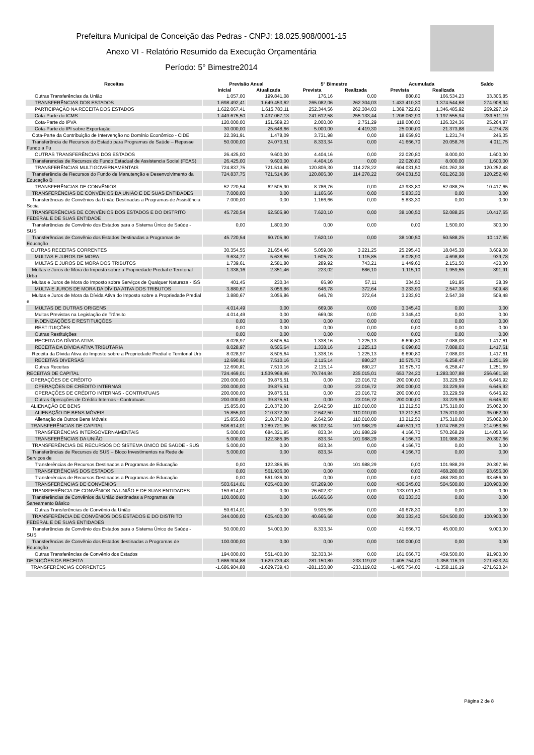Prefeitura Municipal de Conceição das Pedras - CNPJ: 18.025.908/0001-15
Anexo VI - Relatório Resumido da Execução Orçamentária
Período: 5° Bimestre2014
| Receitas | Previsão Anual | | 5° Bimestre | | Acumulada | | Saldo |
| --- | --- | --- | --- | --- | --- | --- | --- |
| | Inicial | Atualizada | Prevista | Realizada | Prevista | Realizada | |
| Outras Transferências da União | 1.057,00 | 199.841,08 | 176,16 | 0,00 | 880,80 | 166.534,23 | 33.306,85 |
| TRANSFERÊNCIAS DOS ESTADOS | 1.698.492,41 | 1.649.453,62 | 265.082,06 | 262.304,03 | 1.433.410,30 | 1.374.544,68 | 274.908,94 |
| PARTICIPAÇÃO NA RECEITA DOS ESTADOS | 1.622.067,41 | 1.615.783,11 | 252.344,56 | 262.304,03 | 1.369.722,80 | 1.346.485,92 | 269.297,19 |
| Cota-Parte do ICMS | 1.449.675,50 | 1.437.067,13 | 241.612,58 | 255.133,44 | 1.208.062,90 | 1.197.555,94 | 239.511,19 |
| Cota-Parte do IPVA | 120.000,00 | 151.589,23 | 2.000,00 | 2.751,29 | 118.000,00 | 126.324,36 | 25.264,87 |
| Cota-Parte do IPI sobre Exportação | 30.000,00 | 25.648,66 | 5.000,00 | 4.419,30 | 25.000,00 | 21.373,88 | 4.274,78 |
| Cota-Parte da Contribuição de Intervenção no Domínio Econômico - CIDE | 22.391,91 | 1.478,09 | 3.731,98 | 0,00 | 18.659,90 | 1.231,74 | 246,35 |
| Transferência de Recursos do Estado para Programas de Saúde – Repasse Fundo a Fu | 50.000,00 | 24.070,51 | 8.333,34 | 0,00 | 41.666,70 | 20.058,76 | 4.011,75 |
| OUTRAS TRANSFERÊNCIAS DOS ESTADOS | 26.425,00 | 9.600,00 | 4.404,16 | 0,00 | 22.020,80 | 8.000,00 | 1.600,00 |
| Transferencias de Recursos do Fundo Estadual de Assistencia Social (FEAS) | 26.425,00 | 9.600,00 | 4.404,16 | 0,00 | 22.020,80 | 8.000,00 | 1.600,00 |
| TRANSFERÊNCIAS MULTIGOVERNAMENTAIS | 724.837,75 | 721.514,86 | 120.806,30 | 114.278,22 | 604.031,50 | 601.262,38 | 120.252,48 |
| Transferência de Recursos do Fundo de Manutenção e Desenvolvimento da Educação B | 724.837,75 | 721.514,86 | 120.806,30 | 114.278,22 | 604.031,50 | 601.262,38 | 120.252,48 |
| TRANSFERÊNCIAS DE CONVÊNIOS | 52.720,54 | 62.505,90 | 8.786,76 | 0,00 | 43.933,80 | 52.088,25 | 10.417,65 |
| TRANSFERÊNCIAS DE CONVÊNIOS DA UNIÃO E DE SUAS ENTIDADES | 7.000,00 | 0,00 | 1.166,66 | 0,00 | 5.833,30 | 0,00 | 0,00 |
| Transferências de Convênios da União Destinadas a Programas de Assistência Socia | 7.000,00 | 0,00 | 1.166,66 | 0,00 | 5.833,30 | 0,00 | 0,00 |
| TRANSFERÊNCIAS DE CONVÊNIOS DOS ESTADOS E DO DISTRITO FEDERAL E DE SUAS ENTIDADE | 45.720,54 | 62.505,90 | 7.620,10 | 0,00 | 38.100,50 | 52.088,25 | 10.417,65 |
| Transferências de Convênio dos Estados para o Sistema Único de Saúde - SUS | 0,00 | 1.800,00 | 0,00 | 0,00 | 0,00 | 1.500,00 | 300,00 |
| Transferências de Convênio dos Estados Destinadas a Programas de Educação | 45.720,54 | 60.705,90 | 7.620,10 | 0,00 | 38.100,50 | 50.588,25 | 10.117,65 |
| OUTRAS RECEITAS CORRENTES | 30.354,55 | 21.654,46 | 5.059,08 | 3.221,25 | 25.295,40 | 18.045,38 | 3.609,08 |
| MULTAS E JUROS DE MORA | 9.634,77 | 5.638,66 | 1.605,78 | 1.115,85 | 8.028,90 | 4.698,88 | 939,78 |
| MULTAS E JUROS DE MORA DOS TRIBUTOS | 1.739,61 | 2.581,80 | 289,92 | 743,21 | 1.449,60 | 2.151,50 | 430,30 |
| Multas e Juros de Mora do Imposto sobre a Propriedade Predial e Territorial Urba | 1.338,16 | 2.351,46 | 223,02 | 686,10 | 1.115,10 | 1.959,55 | 391,91 |
| Multas e Juros de Mora do Imposto sobre Serviços de Qualquer Natureza - ISS | 401,45 | 230,34 | 66,90 | 57,11 | 334,50 | 191,95 | 38,39 |
| MULTA E JUROS DE MORA DA DÍVIDA ATIVA DOS TRIBUTOS | 3.880,67 | 3.056,86 | 646,78 | 372,64 | 3.233,90 | 2.547,38 | 509,48 |
| Multas e Juros de Mora da Dívida Ativa do Imposto sobre a Propriedade Predial e | 3.880,67 | 3.056,86 | 646,78 | 372,64 | 3.233,90 | 2.547,38 | 509,48 |
| MULTAS DE OUTRAS ORIGENS | 4.014,49 | 0,00 | 669,08 | 0,00 | 3.345,40 | 0,00 | 0,00 |
| Multas Previstas na Legislação de Trânsito | 4.014,49 | 0,00 | 669,08 | 0,00 | 3.345,40 | 0,00 | 0,00 |
| INDENIZAÇÕES E RESTITUIÇÕES | 0,00 | 0,00 | 0,00 | 0,00 | 0,00 | 0,00 | 0,00 |
| RESTITUIÇÕES | 0,00 | 0,00 | 0,00 | 0,00 | 0,00 | 0,00 | 0,00 |
| Outras Restituições | 0,00 | 0,00 | 0,00 | 0,00 | 0,00 | 0,00 | 0,00 |
| RECEITA DA DÍVIDA ATIVA | 8.028,97 | 8.505,64 | 1.338,16 | 1.225,13 | 6.690,80 | 7.088,03 | 1.417,61 |
| RECEITA DA DÍVIDA ATIVA TRIBUTÁRIA | 8.028,97 | 8.505,64 | 1.338,16 | 1.225,13 | 6.690,80 | 7.088,03 | 1.417,61 |
| Receita da Dívida Ativa do Imposto sobre a Propriedade Predial e Territorial Urb | 8.028,97 | 8.505,64 | 1.338,16 | 1.225,13 | 6.690,80 | 7.088,03 | 1.417,61 |
| RECEITAS DIVERSAS | 12.690,81 | 7.510,16 | 2.115,14 | 880,27 | 10.575,70 | 6.258,47 | 1.251,69 |
| Outras Receitas | 12.690,81 | 7.510,16 | 2.115,14 | 880,27 | 10.575,70 | 6.258,47 | 1.251,69 |
| RECEITAS DE CAPITAL | 724.469,01 | 1.539.969,46 | 70.744,84 | 235.015,01 | 653.724,20 | 1.283.307,88 | 256.661,58 |
| OPERAÇÕES DE CRÉDITO | 200.000,00 | 39.875,51 | 0,00 | 23.016,72 | 200.000,00 | 33.229,59 | 6.645,92 |
| OPERAÇÕES DE CRÉDITO INTERNAS | 200.000,00 | 39.875,51 | 0,00 | 23.016,72 | 200.000,00 | 33.229,59 | 6.645,92 |
| OPERAÇÕES DE CRÉDITO INTERNAS - CONTRATUAIS | 200.000,00 | 39.875,51 | 0,00 | 23.016,72 | 200.000,00 | 33.229,59 | 6.645,92 |
| Outras Operações de Crédito Internas - Contratuais | 200.000,00 | 39.875,51 | 0,00 | 23.016,72 | 200.000,00 | 33.229,59 | 6.645,92 |
| ALIENAÇÃO DE BENS | 15.855,00 | 210.372,00 | 2.642,50 | 110.010,00 | 13.212,50 | 175.310,00 | 35.062,00 |
| ALIENAÇÃO DE BENS MÓVEIS | 15.855,00 | 210.372,00 | 2.642,50 | 110.010,00 | 13.212,50 | 175.310,00 | 35.062,00 |
| Alienação de Outros Bens Móveis | 15.855,00 | 210.372,00 | 2.642,50 | 110.010,00 | 13.212,50 | 175.310,00 | 35.062,00 |
| TRANSFERÊNCIAS DE CAPITAL | 508.614,01 | 1.289.721,95 | 68.102,34 | 101.988,29 | 440.511,70 | 1.074.768,29 | 214.953,66 |
| TRANSFERÊNCIAS INTERGOVERNAMENTAIS | 5.000,00 | 684.321,95 | 833,34 | 101.988,29 | 4.166,70 | 570.268,29 | 114.053,66 |
| TRANSFERÊNCIAS DA UNIÃO | 5.000,00 | 122.385,95 | 833,34 | 101.988,29 | 4.166,70 | 101.988,29 | 20.397,66 |
| TRANSFERÊNCIAS DE RECURSOS DO SISTEMA ÚNICO DE SAÚDE - SUS | 5.000,00 | 0,00 | 833,34 | 0,00 | 4.166,70 | 0,00 | 0,00 |
| Transferências de Recursos do SUS – Bloco Investimentos na Rede de Serviços de | 5.000,00 | 0,00 | 833,34 | 0,00 | 4.166,70 | 0,00 | 0,00 |
| Transferências de Recursos Destinados a Programas de Educação | 0,00 | 122.385,95 | 0,00 | 101.988,29 | 0,00 | 101.988,29 | 20.397,66 |
| TRANSFERÊNCIAS DOS ESTADOS | 0,00 | 561.936,00 | 0,00 | 0,00 | 0,00 | 468.280,00 | 93.656,00 |
| Transferências de Recursos Destinados a Programas de Educação | 0,00 | 561.936,00 | 0,00 | 0,00 | 0,00 | 468.280,00 | 93.656,00 |
| TRANSFERÊNCIAS DE CONVÊNIOS | 503.614,01 | 605.400,00 | 67.269,00 | 0,00 | 436.345,00 | 504.500,00 | 100.900,00 |
| TRANSFERÊNCIA DE CONVÊNIOS DA UNIÃO E DE SUAS ENTIDADES | 159.614,01 | 0,00 | 26.602,32 | 0,00 | 133.011,60 | 0,00 | 0,00 |
| Transferências de Convênios da União destinadas a Programas de Saneamento Básico | 100.000,00 | 0,00 | 16.666,66 | 0,00 | 83.333,30 | 0,00 | 0,00 |
| Outras Transferências de Convênio da União | 59.614,01 | 0,00 | 9.935,66 | 0,00 | 49.678,30 | 0,00 | 0,00 |
| TRANSFERÊNCIA DE CONVÊNIOS DOS ESTADOS E DO DISTRITO FEDERAL E DE SUAS ENTIDADES | 344.000,00 | 605.400,00 | 40.666,68 | 0,00 | 303.333,40 | 504.500,00 | 100.900,00 |
| Transferências de Convênio dos Estados para o Sistema Único de Saúde - SUS | 50.000,00 | 54.000,00 | 8.333,34 | 0,00 | 41.666,70 | 45.000,00 | 9.000,00 |
| Transferências de Convênio dos Estados destinadas a Programas de Educação | 100.000,00 | 0,00 | 0,00 | 0,00 | 100.000,00 | 0,00 | 0,00 |
| Outras Transferências de Convênio dos Estados | 194.000,00 | 551.400,00 | 32.333,34 | 0,00 | 161.666,70 | 459.500,00 | 91.900,00 |
| DEDUÇÕES DA RECEITA | -1.686.904,88 | -1.629.739,43 | -281.150,80 | -233.119,02 | -1.405.754,00 | -1.358.116,19 | -271.623,24 |
| TRANSFERÊNCIAS CORRENTES | -1.686.904,88 | -1.629.739,43 | -281.150,80 | -233.119,02 | -1.405.754,00 | -1.358.116,19 | -271.623,24 |
Página 2 de 8